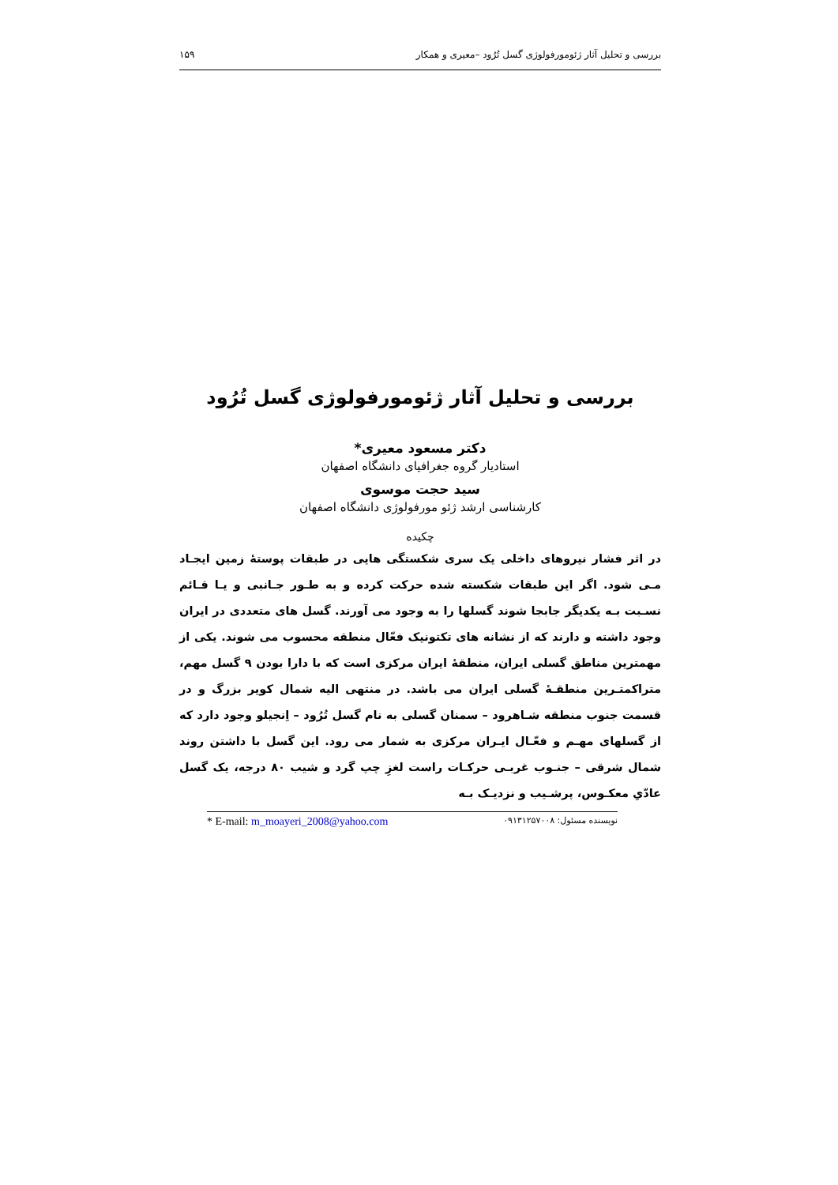بررسی و تحلیل آثار ژئومورفولوژی گسل تُرُود –معیری و همکار ۱۵۹
بررسی و تحلیل آثار ژئومورفولوژی گسل تُرُود
دکتر مسعود معیری*
استادیار گروه جغرافیای دانشگاه اصفهان
سید حجت موسوی
کارشناسی ارشد ژئو مورفولوژی دانشگاه اصفهان
چکیده
در اثر فشار نیروهای داخلی یک سری شکستگی هایی در طبقات پوستهٔ زمین ایجـاد مـی شود. اگر این طبقات شکسته شده حرکت کرده و به طـور جـانبی و یـا قـائم نسـبت بـه یکدیگر جابجا شوند گسلها را به وجود می آورند. گسل های متعددی در ایران وجود داشته و دارند که از نشانه های تکتونیک فعّال منطقه محسوب می شوند. یکی از مهمترین مناطق گسلی ایران، منطقهٔ ایران مرکزی است که با دارا بودن ۹ گسل مهم، متراکمتـرین منطقـهٔ گسلی ایران می باشد. در منتهی الیه شمال کویر بزرگ و در قسمت جنوب منطقه شـاهرود – سمنان گسلی به نام گسل تُرُود – اِنجیلو وجود دارد که از گسلهای مهـم و فعّـال ایـران مرکزی به شمار می رود. این گسل با داشتن روند شمال شرقی – جنـوب غربـی حرکـات راست لغزِ چپ گرد و شیب ۸۰ درجه، یک گسل عادّیِ معکـوس، پرشـیب و نزدیـک بـه
نویسنده مسئول: ۰۹۱۳۱۲۵۷۰۰۸ * E-mail: m_moayeri_2008@yahoo.com